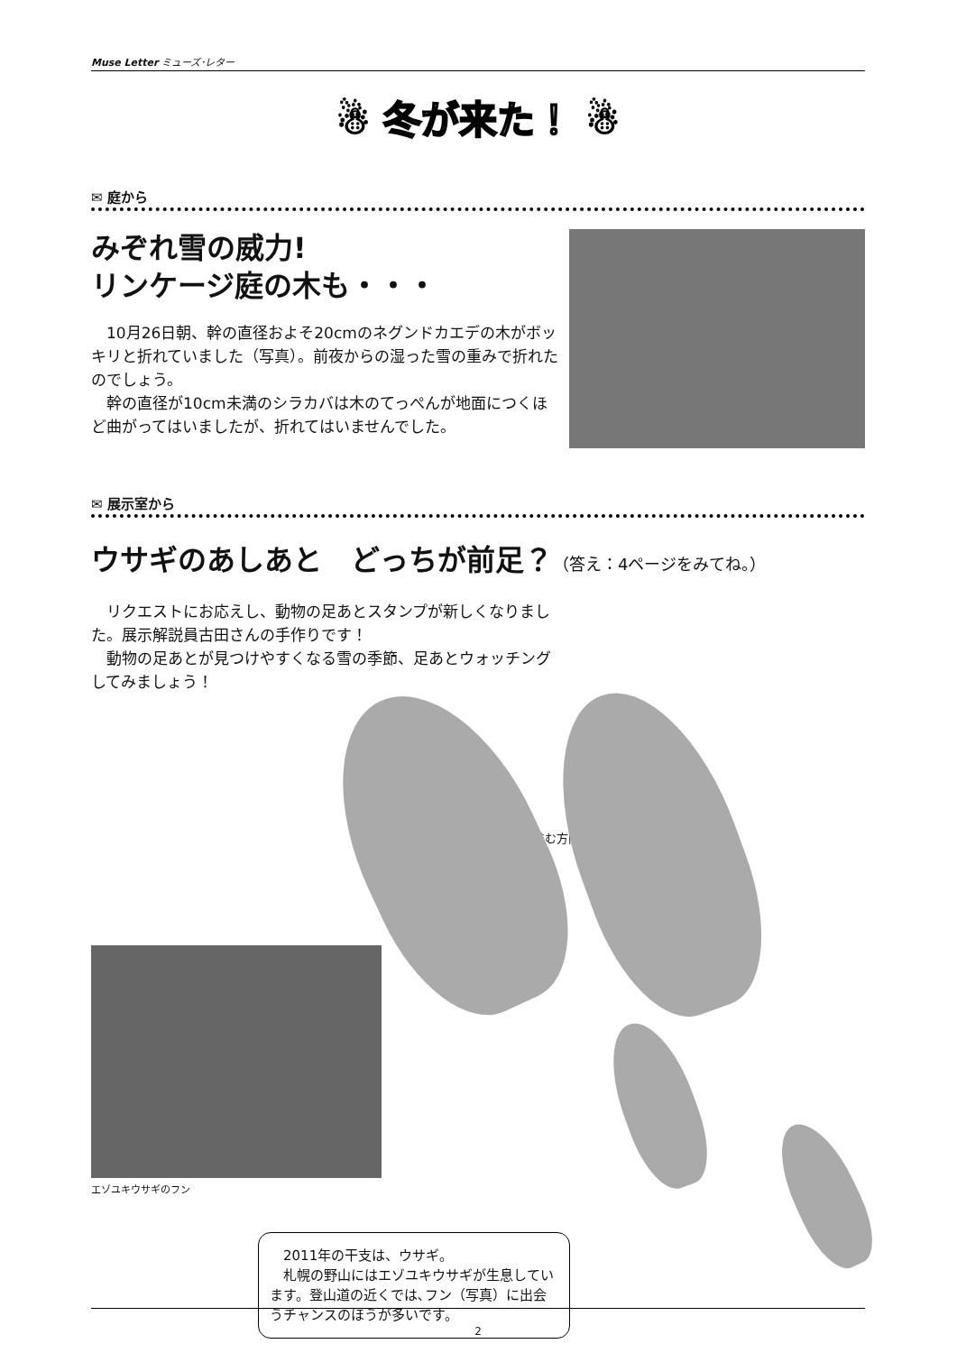Muse Letter ミューズ･レター
☃ 冬が来た！ ☃
✉ 庭から
みぞれ雪の威力!
リンケージ庭の木も・・・
　10月26日朝、幹の直径およそ20cmのネグンドカエデの木がボッキリと折れていました（写真）。前夜からの湿った雪の重みで折れたのでしょう。
　幹の直径が10cm未満のシラカバは木のてっぺんが地面につくほど曲がってはいましたが、折れてはいませんでした。
✉ 展示室から
ウサギのあしあと　どっちが前足？（答え：4ページをみてね。）
　リクエストにお応えし、動物の足あとスタンプが新しくなりました。展示解説員古田さんの手作りです！
　動物の足あとが見つけやすくなる雪の季節、足あとウォッチングしてみましょう！
進む方向
エゾユキウサギのフン
　2011年の干支は、ウサギ。
　札幌の野山にはエゾユキウサギが生息しています。登山道の近くでは､フン（写真）に出会うチャンスのほうが多いです。
2